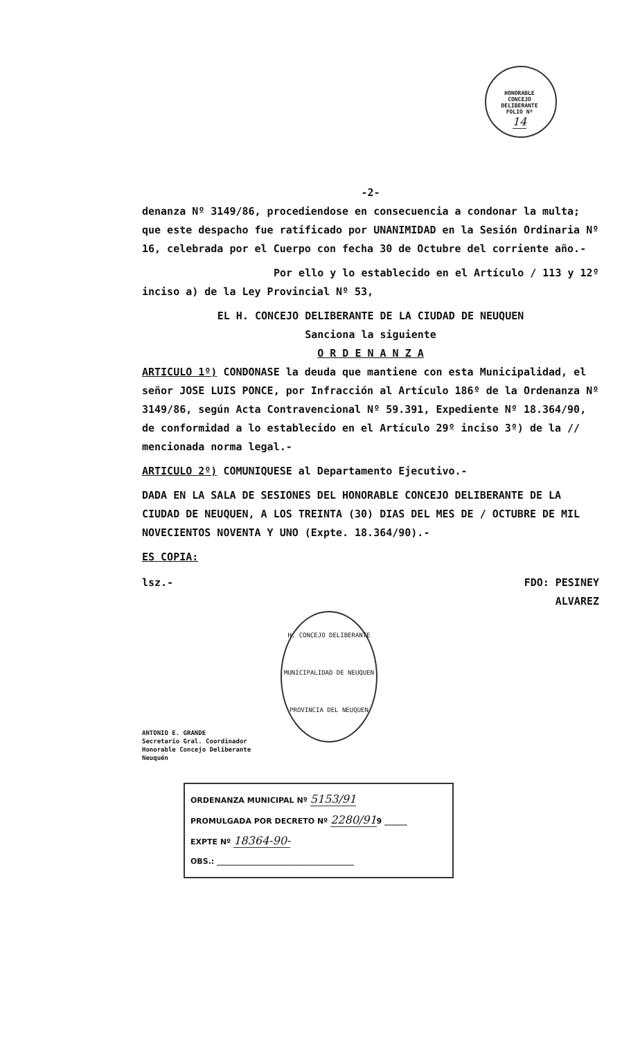HONORABLE CONCEJO DELIBERANTE
FOLIO Nº 14
-2-
denanza Nº 3149/86, procediendose en consecuencia a condonar la multa; que este despacho fue ratificado por UNANIMIDAD en la Sesión Ordinaria Nº 16, celebrada por el Cuerpo con fecha 30 de Octubre del corriente año.-
Por ello y lo establecido en el Artículo / 113 y 12º inciso a) de la Ley Provincial Nº 53,
EL H. CONCEJO DELIBERANTE DE LA CIUDAD DE NEUQUEN
Sanciona la siguiente
O R D E N A N Z A
ARTICULO 1º) CONDONASE la deuda que mantiene con esta Municipalidad, el señor JOSE LUIS PONCE, por Infracción al Artículo 186º de la Ordenanza Nº 3149/86, según Acta Contravencional Nº 59.391, Expediente Nº 18.364/90, de conformidad a lo establecido en el Artículo 29º inciso 3º) de la // mencionada norma legal.-
ARTICULO 2º) COMUNIQUESE al Departamento Ejecutivo.-
DADA EN LA SALA DE SESIONES DEL HONORABLE CONCEJO DELIBERANTE DE LA CIUDAD DE NEUQUEN, A LOS TREINTA (30) DIAS DEL MES DE / OCTUBRE DE MIL NOVECIENTOS NOVENTA Y UNO (Expte. 18.364/90).-
ES COPIA:
lsz.- FDO: PESINEY
ALVAREZ
H. CONCEJO DELIBERANTE
MUNICIPALIDAD DE NEUQUEN
PROVINCIA DEL NEUQUEN
ANTONIO E. GRANDE
Secretario Gral. Coordinador
Honorable Concejo Deliberante
Neuquén
ORDENANZA MUNICIPAL Nº 5153/91
PROMULGADA POR DECRETO Nº 2280/919 ______
EXPTE Nº 18364-90-
OBS.: ____________________________________